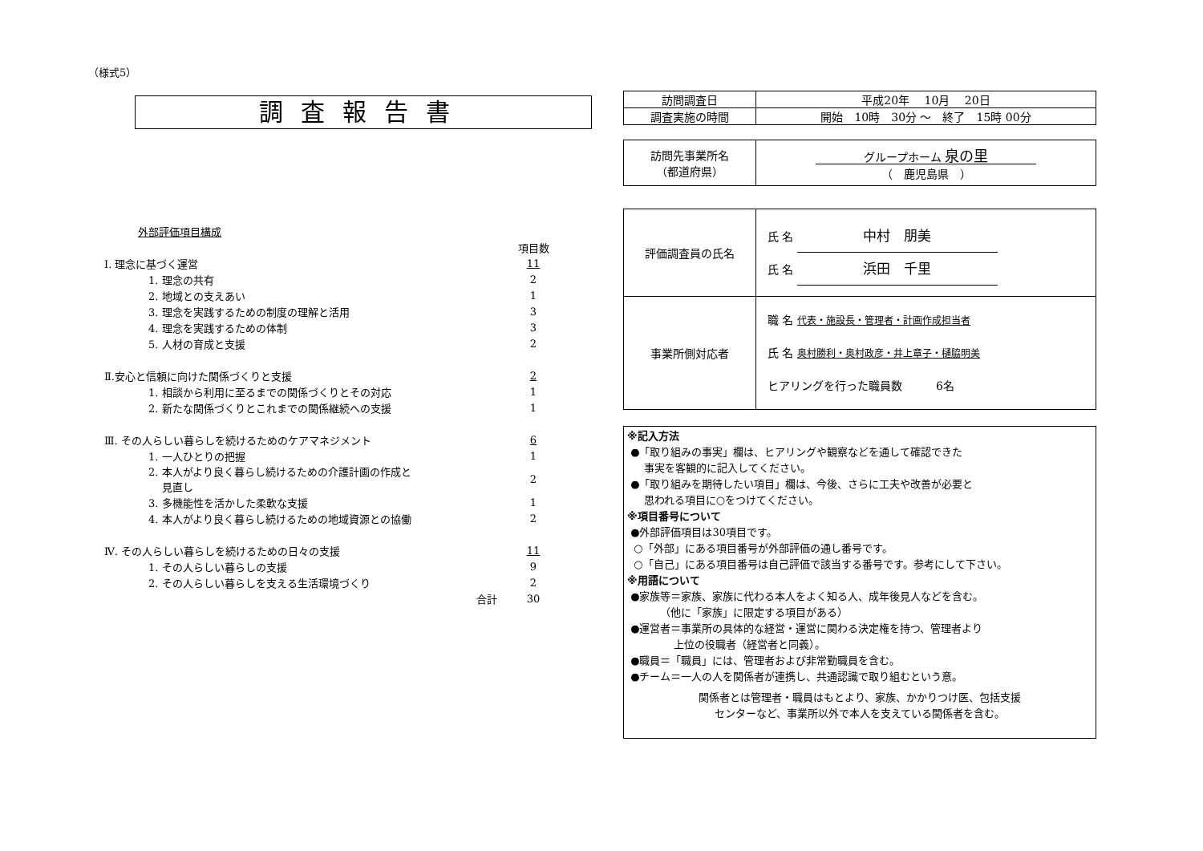（様式5）
調査報告書
外部評価項目構成
| | 項目数 |
| Ⅰ. 理念に基づく運営 | 11 |
| 1. 理念の共有 | 2 |
| 2. 地域との支えあい | 1 |
| 3. 理念を実践するための制度の理解と活用 | 3 |
| 4. 理念を実践するための体制 | 3 |
| 5. 人材の育成と支援 | 2 |
| Ⅱ.安心と信頼に向けた関係づくりと支援 | 2 |
| 1. 相談から利用に至るまでの関係づくりとその対応 | 1 |
| 2. 新たな関係づくりとこれまでの関係継続への支援 | 1 |
| Ⅲ. その人らしい暮らしを続けるためのケアマネジメント | 6 |
| 1. 一人ひとりの把握 | 1 |
| 2. 本人がより良く暮らし続けるための介護計画の作成と 見直し | 2 |
| 3. 多機能性を活かした柔軟な支援 | 1 |
| 4. 本人がより良く暮らし続けるための地域資源との協働 | 2 |
| Ⅳ. その人らしい暮らしを続けるための日々の支援 | 11 |
| 1. その人らしい暮らしの支援 | 9 |
| 2. その人らしい暮らしを支える生活環境づくり | 2 |
| 合計 | 30 |
| 訪問調査日 | 平成20年 10月 20日 |
| 調査実施の時間 | 開始 10時 30分 ～ 終了 15時 00分 |
| 訪問先事業所名 （都道府県） | グループホーム 泉の里 （ 鹿児島県 ） |
| 評価調査員の氏名 | 氏 名 中村 朋美 氏 名 浜田 千里 |
| 事業所側対応者 | 職 名 代表・施設長・管理者・計画作成担当者 氏 名 奥村勝利・奥村政彦・井上章子・樋脇明美 ヒアリングを行った職員数 6名 |
※記入方法
●「取り組みの事実」欄は、ヒアリングや観察などを通して確認できた
事実を客観的に記入してください。
●「取り組みを期待したい項目」欄は、今後、さらに工夫や改善が必要と
思われる項目に○をつけてください。
※項目番号について
●外部評価項目は30項目です。
○「外部」にある項目番号が外部評価の通し番号です。
○「自己」にある項目番号は自己評価で該当する番号です。参考にして下さい。
※用語について
●家族等＝家族、家族に代わる本人をよく知る人、成年後見人などを含む。
（他に「家族」に限定する項目がある）
●運営者＝事業所の具体的な経営・運営に関わる決定権を持つ、管理者より
上位の役職者（経営者と同義）。
●職員＝「職員」には、管理者および非常勤職員を含む。
●チーム＝一人の人を関係者が連携し、共通認識で取り組むという意。
関係者とは管理者・職員はもとより、家族、かかりつけ医、包括支援
センターなど、事業所以外で本人を支えている関係者を含む。